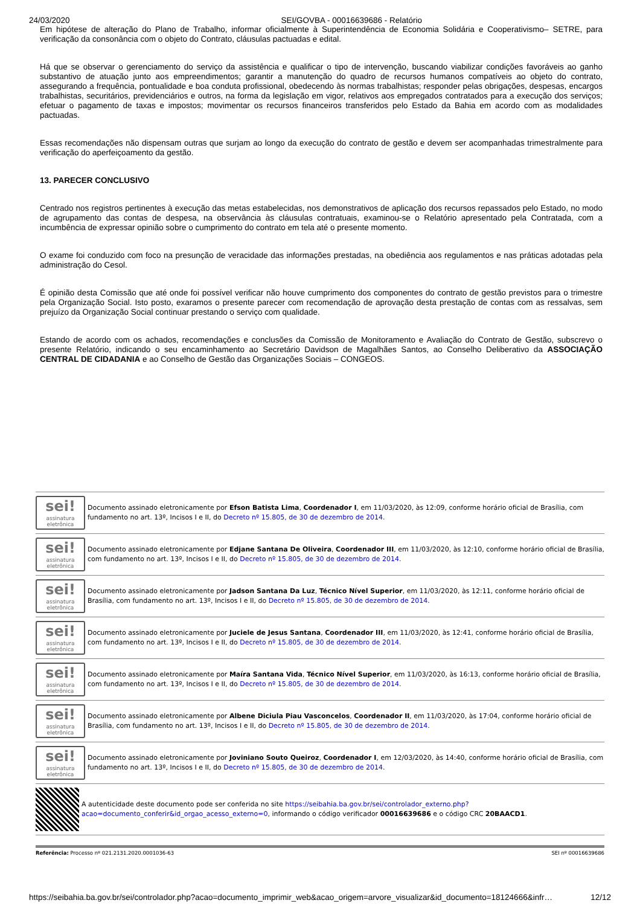24/03/2020 SEI/GOVBA - 00016639686 - Relatório
Em hipótese de alteração do Plano de Trabalho, informar oficialmente à Superintendência de Economia Solidária e Cooperativismo– SETRE, para verificação da consonância com o objeto do Contrato, cláusulas pactuadas e edital.
Há que se observar o gerenciamento do serviço da assistência e qualificar o tipo de intervenção, buscando viabilizar condições favoráveis ao ganho substantivo de atuação junto aos empreendimentos; garantir a manutenção do quadro de recursos humanos compatíveis ao objeto do contrato, assegurando a frequência, pontualidade e boa conduta profissional, obedecendo às normas trabalhistas; responder pelas obrigações, despesas, encargos trabalhistas, securitários, previdenciários e outros, na forma da legislação em vigor, relativos aos empregados contratados para a execução dos serviços; efetuar o pagamento de taxas e impostos; movimentar os recursos financeiros transferidos pelo Estado da Bahia em acordo com as modalidades pactuadas.
Essas recomendações não dispensam outras que surjam ao longo da execução do contrato de gestão e devem ser acompanhadas trimestralmente para verificação do aperfeiçoamento da gestão.
13. PARECER CONCLUSIVO
Centrado nos registros pertinentes à execução das metas estabelecidas, nos demonstrativos de aplicação dos recursos repassados pelo Estado, no modo de agrupamento das contas de despesa, na observância às cláusulas contratuais, examinou-se o Relatório apresentado pela Contratada, com a incumbência de expressar opinião sobre o cumprimento do contrato em tela até o presente momento.
O exame foi conduzido com foco na presunção de veracidade das informações prestadas, na obediência aos regulamentos e nas práticas adotadas pela administração do Cesol.
É opinião desta Comissão que até onde foi possível verificar não houve cumprimento dos componentes do contrato de gestão previstos para o trimestre pela Organização Social. Isto posto, exaramos o presente parecer com recomendação de aprovação desta prestação de contas com as ressalvas, sem prejuízo da Organização Social continuar prestando o serviço com qualidade.
Estando de acordo com os achados, recomendações e conclusões da Comissão de Monitoramento e Avaliação do Contrato de Gestão, subscrevo o presente Relatório, indicando o seu encaminhamento ao Secretário Davidson de Magalhães Santos, ao Conselho Deliberativo da ASSOCIAÇÃO CENTRAL DE CIDADANIA e ao Conselho de Gestão das Organizações Sociais – CONGEOS.
sei!
assinatura eletrônica
Documento assinado eletronicamente por Efson Batista Lima, Coordenador I, em 11/03/2020, às 12:09, conforme horário oficial de Brasília, com fundamento no art. 13º, Incisos I e II, do Decreto nº 15.805, de 30 de dezembro de 2014.
sei!
assinatura eletrônica
Documento assinado eletronicamente por Edjane Santana De Oliveira, Coordenador III, em 11/03/2020, às 12:10, conforme horário oficial de Brasília, com fundamento no art. 13º, Incisos I e II, do Decreto nº 15.805, de 30 de dezembro de 2014.
sei!
assinatura eletrônica
Documento assinado eletronicamente por Jadson Santana Da Luz, Técnico Nível Superior, em 11/03/2020, às 12:11, conforme horário oficial de Brasília, com fundamento no art. 13º, Incisos I e II, do Decreto nº 15.805, de 30 de dezembro de 2014.
sei!
assinatura eletrônica
Documento assinado eletronicamente por Juciele de Jesus Santana, Coordenador III, em 11/03/2020, às 12:41, conforme horário oficial de Brasília, com fundamento no art. 13º, Incisos I e II, do Decreto nº 15.805, de 30 de dezembro de 2014.
sei!
assinatura eletrônica
Documento assinado eletronicamente por Maíra Santana Vida, Técnico Nível Superior, em 11/03/2020, às 16:13, conforme horário oficial de Brasília, com fundamento no art. 13º, Incisos I e II, do Decreto nº 15.805, de 30 de dezembro de 2014.
sei!
assinatura eletrônica
Documento assinado eletronicamente por Albene Diciula Piau Vasconcelos, Coordenador II, em 11/03/2020, às 17:04, conforme horário oficial de Brasília, com fundamento no art. 13º, Incisos I e II, do Decreto nº 15.805, de 30 de dezembro de 2014.
sei!
assinatura eletrônica
Documento assinado eletronicamente por Joviniano Souto Queiroz, Coordenador I, em 12/03/2020, às 14:40, conforme horário oficial de Brasília, com fundamento no art. 13º, Incisos I e II, do Decreto nº 15.805, de 30 de dezembro de 2014.
A autenticidade deste documento pode ser conferida no site https://seibahia.ba.gov.br/sei/controlador_externo.php?acao=documento_conferir&id_orgao_acesso_externo=0, informando o código verificador 00016639686 e o código CRC 20BAACD1.
Referência: Processo nº 021.2131.2020.0001036-63 SEI nº 00016639686
https://seibahia.ba.gov.br/sei/controlador.php?acao=documento_imprimir_web&acao_origem=arvore_visualizar&id_documento=18124666&infr… 12/12